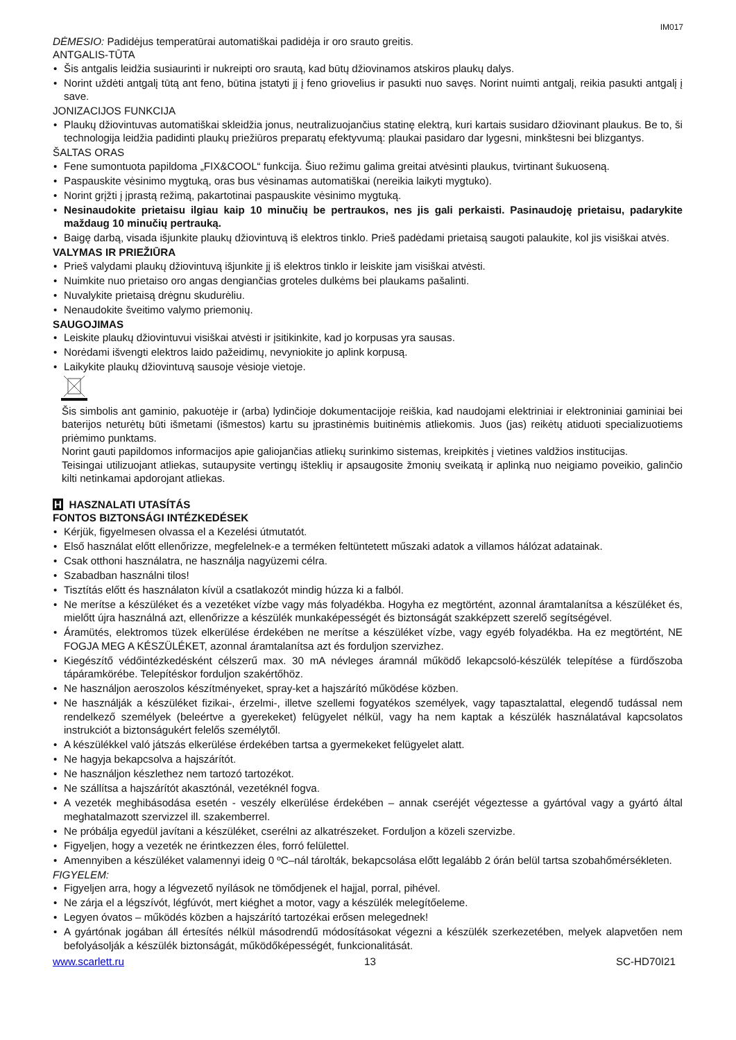IM017
DĖMESIO: Padidėjus temperatūrai automatiškai padidėja ir oro srauto greitis.
ANTGALIS-TŪTA
Šis antgalis leidžia susiaurinti ir nukreipti oro srautą, kad būtų džiovinamos atskiros plaukų dalys.
Norint uždėti antgalį tūtą ant feno, būtina įstatyti jį į feno griovelius ir pasukti nuo savęs. Norint nuimti antgalį, reikia pasukti antgalį į save.
JONIZACIJOS FUNKCIJA
Plaukų džiovintuvas automatiškai skleidžia jonus, neutralizuojančius statinę elektrą, kuri kartais susidaro džiovinant plaukus. Be to, ši technologija leidžia padidinti plaukų priežiūros preparatų efektyvumą: plaukai pasidaro dar lygesni, minkštesni bei blizgantys.
ŠALTAS ORAS
Fene sumontuota papildoma „FIX&COOL“ funkcija. Šiuo režimu galima greitai atvėsinti plaukus, tvirtinant šukuoseną.
Paspauskite vėsinimo mygtuką, oras bus vėsinamas automatiškai (nereikia laikyti mygtuko).
Norint grįžti į įprastą režimą, pakartotinai paspauskite vėsinimo mygtuką.
Nesinaudokite prietaisu ilgiau kaip 10 minučių be pertraukos, nes jis gali perkaisti. Pasinaudoję prietaisu, padarykite maždaug 10 minučių pertrauką.
Baigę darbą, visada išjunkite plaukų džiovintuvą iš elektros tinklo. Prieš padėdami prietaisą saugoti palaukite, kol jis visiškai atvės.
VALYMAS IR PRIEŽIŪRA
Prieš valydami plaukų džiovintuvą išjunkite jį iš elektros tinklo ir leiskite jam visiškai atvėsti.
Nuimkite nuo prietaiso oro angas dengiančias groteles dulkėms bei plaukams pašalinti.
Nuvalykite prietaisą drėgnu skudurėliu.
Nenaudokite šveitimo valymo priemonių.
SAUGOJIMAS
Leiskite plaukų džiovintuvui visiškai atvėsti ir įsitikinkite, kad jo korpusas yra sausas.
Norėdami išvengti elektros laido pažeidimų, nevyniokite jo aplink korpusą.
Laikykite plaukų džiovintuvą sausoje vėsioje vietoje.
Šis simbolis ant gaminio, pakuotėje ir (arba) lydinčioje dokumentacijoje reiškia, kad naudojami elektriniai ir elektroniniai gaminiai bei baterijos neturėtų būti išmetami (išmestos) kartu su įprastinėmis buitinėmis atliekomis. Juos (jas) reikėtų atiduoti specializuotiems priėmimo punktams.
Norint gauti papildomos informacijos apie galiojančias atliekų surinkimo sistemas, kreipkitės į vietines valdžios institucijas.
Teisingai utilizuojant atliekas, sutaupysite vertingų išteklių ir apsaugosite žmonių sveikatą ir aplinką nuo neigiamo poveikio, galinčio kilti netinkamai apdorojant atliekas.
H HASZNALATI UTASÍTÁS
FONTOS BIZTONSÁGI INTÉZKEDÉSEK
Kérjük, figyelmesen olvassa el a Kezelési útmutatót.
Első használat előtt ellenőrizze, megfelelnek-e a terméken feltüntetett műszaki adatok a villamos hálózat adatainak.
Csak otthoni használatra, ne használja nagyüzemi célra.
Szabadban használni tilos!
Tisztítás előtt és használaton kívül a csatlakozót mindig húzza ki a falból.
Ne merítse a készüléket és a vezetéket vízbe vagy más folyadékba. Hogyha ez megtörtént, azonnal áramtalanítsa a készüléket és, mielőtt újra használná azt, ellenőrizze a készülék munkaképességét és biztonságát szakképzett szerelő segítségével.
Áramütés, elektromos tüzek elkerülése érdekében ne merítse a készüléket vízbe, vagy egyéb folyadékba. Ha ez megtörtént, NE FOGJA MEG A KÉSZÜLÉKET, azonnal áramtalanítsa azt és forduljon szervizhez.
Kiegészítő védőintézkedésként célszerű max. 30 mA névleges áramnál működő lekapcsoló-készülék telepítése a fürdőszoba tápáramkörébe. Telepítéskor forduljon szakértőhöz.
Ne használjon aeroszolos készítményeket, spray-ket a hajszárító működése közben.
Ne használják a készüléket fizikai-, érzelmi-, illetve szellemi fogyatékos személyek, vagy tapasztalattal, elegendő tudással nem rendelkező személyek (beleértve a gyerekeket) felügyelet nélkül, vagy ha nem kaptak a készülék használatával kapcsolatos instrukciót a biztonságukért felelős személytől.
A készülékkel való játszás elkerülése érdekében tartsa a gyermekeket felügyelet alatt.
Ne hagyja bekapcsolva a hajszárítót.
Ne használjon készlethez nem tartozó tartozékot.
Ne szállítsa a hajszárítót akasztónál, vezetéknél fogva.
A vezeték meghibásodása esetén - veszély elkerülése érdekében – annak cseréjét végeztesse a gyártóval vagy a gyártó által meghatalmazott szervizzel ill. szakemberrel.
Ne próbálja egyedül javítani a készüléket, cserélni az alkatrészeket. Forduljon a közeli szervizbe.
Figyeljen, hogy a vezeték ne érintkezzen éles, forró felülettel.
Amennyiben a készüléket valamennyi ideig 0 ºC–nál tárolták, bekapcsolása előtt legalább 2 órán belül tartsa szobahőmérsékleten.
FIGYELEM:
Figyeljen arra, hogy a légvezető nyílások ne tömődjenek el hajjal, porral, pihével.
Ne zárja el a légszívót, légfúvót, mert kiéghet a motor, vagy a készülék melegítőeleme.
Legyen óvatos – működés közben a hajszárító tartozékai erősen melegednek!
A gyártónak jogában áll értesítés nélkül másodrendű módosításokat végezni a készülék szerkezetében, melyek alapvetően nem befolyásolják a készülék biztonságát, működőképességét, funkcionalitását.
www.scarlett.ru 13 SC-HD70I21